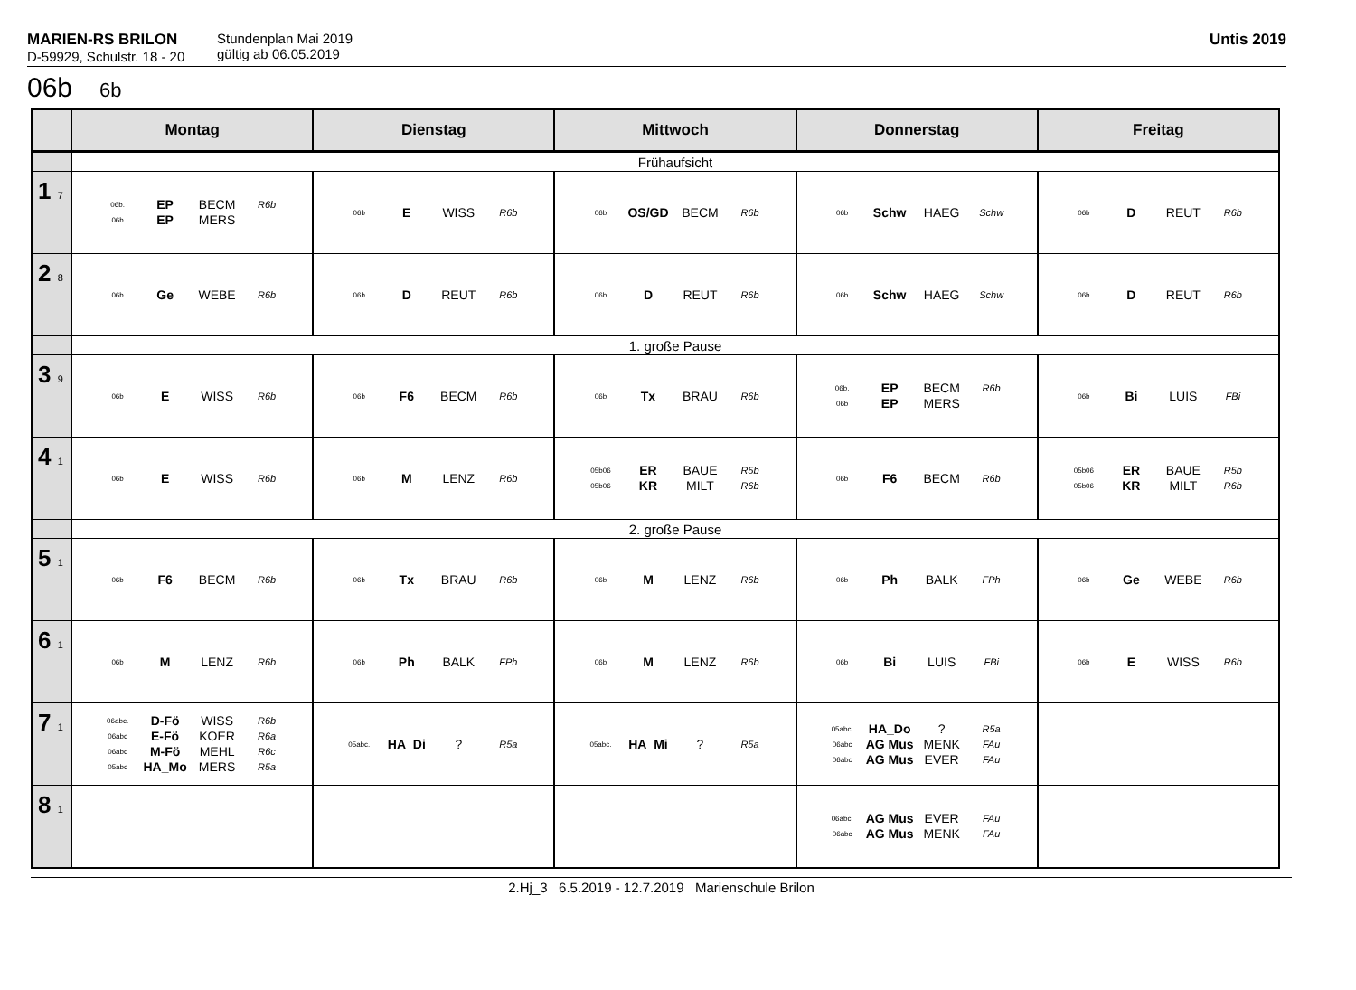MARIEN-RS BRILON
D-59929, Schulstr. 18 - 20
Stundenplan Mai 2019
gültig ab 06.05.2019
Untis 2019
06b 6b
| | Montag | Dienstag | Mittwoch | Donnerstag | Freitag |
| --- | --- | --- | --- | --- | --- |
| | Frühaufsicht | | | | |
| 1 7 | 06b. EP BECM R6b 06b EP MERS | 06b E WISS R6b | 06b OS/GD BECM R6b | 06b Schw HAEG Schw | 06b D REUT R6b |
| 2 8 | 06b Ge WEBE R6b | 06b D REUT R6b | 06b D REUT R6b | 06b Schw HAEG Schw | 06b D REUT R6b |
| | 1. große Pause | | | | |
| 3 9 | 06b E WISS R6b | 06b F6 BECM R6b | 06b Tx BRAU R6b | 06b. EP BECM R6b 06b EP MERS | 06b Bi LUIS FBi |
| 4 1 | 06b E WISS R6b | 06b M LENZ R6b | 05b06 ER BAUE R5b 05b06 KR MILT R6b | 06b F6 BECM R6b | 05b06 ER BAUE R5b 05b06 KR MILT R6b |
| | 2. große Pause | | | | |
| 5 1 | 06b F6 BECM R6b | 06b Tx BRAU R6b | 06b M LENZ R6b | 06b Ph BALK FPh | 06b Ge WEBE R6b |
| 6 1 | 06b M LENZ R6b | 06b Ph BALK FPh | 06b M LENZ R6b | 06b Bi LUIS FBi | 06b E WISS R6b |
| 7 1 | 06abc. D-Fö WISS R6b 06abc E-Fö KOER R6a 06abc M-Fö MEHL R6c 05abc HA_Mo MERS R5a | 05abc. HA_Di ? R5a | 05abc. HA_Mi ? R5a | 05abc. HA_Do ? R5a 06abc AG Mus MENK FAu 06abc AG Mus EVER FAu | |
| 8 1 | | | | 06abc. AG Mus EVER FAu 06abc AG Mus MENK FAu | |
2.Hj_3 6.5.2019 - 12.7.2019 Marienschule Brilon